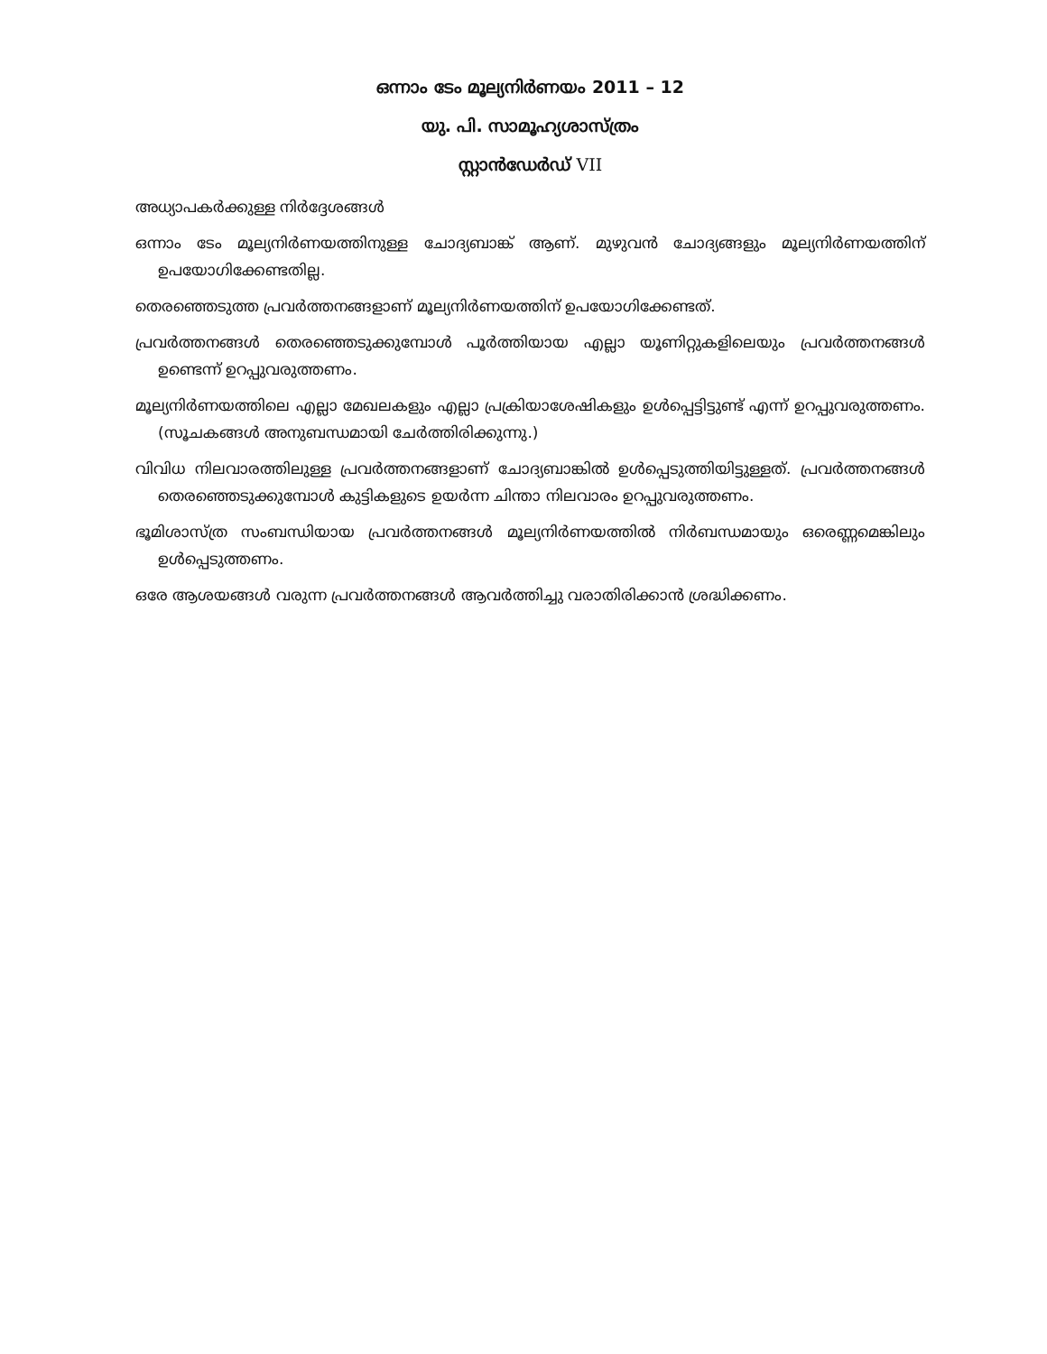ഒന്നാം ടേം മൂല്യനിർണയം 2011 – 12
യു. പി. സാമൂഹ്യശാസ്ത്രം
സ്റ്റാൻഡേർഡ് VII
അധ്യാപകർക്കുള്ള നിർദ്ദേശങ്ങൾ
ഒന്നാം ടേം മൂല്യനിർണയത്തിനുള്ള ചോദ്യബാങ്ക് ആണ്. മുഴുവൻ ചോദ്യങ്ങളും മൂല്യനിർണയത്തിന് ഉപയോഗിക്കേണ്ടതില്ല.
തെരഞ്ഞെടുത്ത പ്രവർത്തനങ്ങളാണ് മൂല്യനിർണയത്തിന് ഉപയോഗിക്കേണ്ടത്.
പ്രവർത്തനങ്ങൾ തെരഞ്ഞെടുക്കുമ്പോൾ പൂർത്തിയായ എല്ലാ യൂണിറ്റുകളിലെയും പ്രവർത്തനങ്ങൾ ഉണ്ടെന്ന് ഉറപ്പുവരുത്തണം.
മൂല്യനിർണയത്തിലെ എല്ലാ മേഖലകളും എല്ലാ പ്രക്രിയാശേഷികളും ഉൾപ്പെട്ടിട്ടുണ്ട് എന്ന് ഉറപ്പുവരുത്തണം. (സൂചകങ്ങൾ അനുബന്ധമായി ചേർത്തിരിക്കുന്നു.)
വിവിധ നിലവാരത്തിലുള്ള പ്രവർത്തനങ്ങളാണ് ചോദ്യബാങ്കിൽ ഉൾപ്പെടുത്തിയിട്ടുള്ളത്. പ്രവർത്തനങ്ങൾ തെരഞ്ഞെടുക്കുമ്പോൾ കുട്ടികളുടെ ഉയർന്ന ചിന്താ നിലവാരം ഉറപ്പുവരുത്തണം.
ഭൂമിശാസ്ത്ര സംബന്ധിയായ പ്രവർത്തനങ്ങൾ മൂല്യനിർണയത്തിൽ നിർബന്ധമായും ഒരെണ്ണമെങ്കിലും ഉൾപ്പെടുത്തണം.
ഒരേ ആശയങ്ങൾ വരുന്ന പ്രവർത്തനങ്ങൾ ആവർത്തിച്ചു വരാതിരിക്കാൻ ശ്രദ്ധിക്കണം.